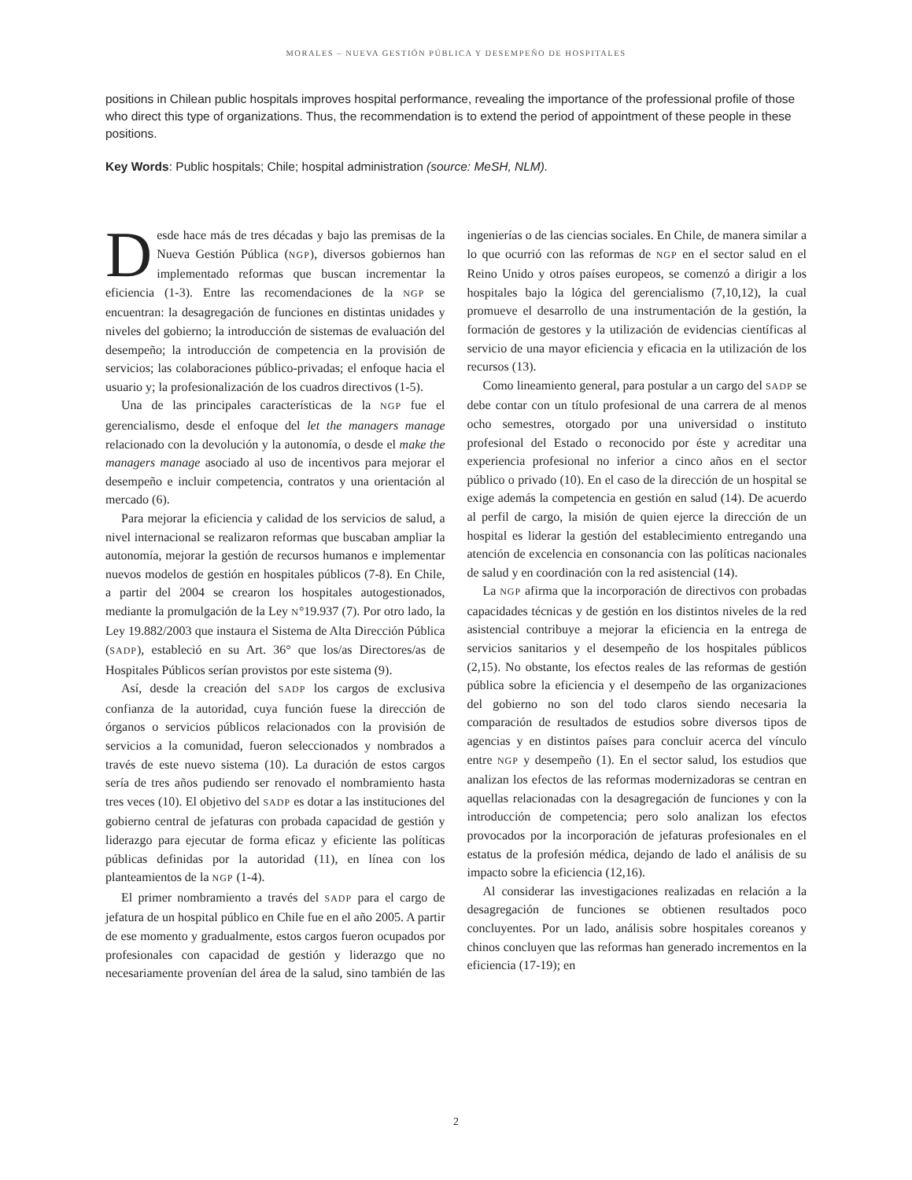MORALES – NUEVA GESTIÓN PÚBLICA Y DESEMPEÑO DE HOSPITALES
positions in Chilean public hospitals improves hospital performance, revealing the importance of the professional profile of those who direct this type of organizations. Thus, the recommendation is to extend the period of appointment of these people in these positions.
Key Words: Public hospitals; Chile; hospital administration (source: MeSH, NLM).
Desde hace más de tres décadas y bajo las premisas de la Nueva Gestión Pública (NGP), diversos gobiernos han implementado reformas que buscan incrementar la eficiencia (1-3). Entre las recomendaciones de la NGP se encuentran: la desagregación de funciones en distintas unidades y niveles del gobierno; la introducción de sistemas de evaluación del desempeño; la introducción de competencia en la provisión de servicios; las colaboraciones público-privadas; el enfoque hacia el usuario y; la profesionalización de los cuadros directivos (1-5).
Una de las principales características de la NGP fue el gerencialismo, desde el enfoque del let the managers manage relacionado con la devolución y la autonomía, o desde el make the managers manage asociado al uso de incentivos para mejorar el desempeño e incluir competencia, contratos y una orientación al mercado (6).
Para mejorar la eficiencia y calidad de los servicios de salud, a nivel internacional se realizaron reformas que buscaban ampliar la autonomía, mejorar la gestión de recursos humanos e implementar nuevos modelos de gestión en hospitales públicos (7-8). En Chile, a partir del 2004 se crearon los hospitales autogestionados, mediante la promulgación de la Ley N°19.937 (7). Por otro lado, la Ley 19.882/2003 que instaura el Sistema de Alta Dirección Pública (SADP), estableció en su Art. 36° que los/as Directores/as de Hospitales Públicos serían provistos por este sistema (9).
Así, desde la creación del SADP los cargos de exclusiva confianza de la autoridad, cuya función fuese la dirección de órganos o servicios públicos relacionados con la provisión de servicios a la comunidad, fueron seleccionados y nombrados a través de este nuevo sistema (10). La duración de estos cargos sería de tres años pudiendo ser renovado el nombramiento hasta tres veces (10). El objetivo del SADP es dotar a las instituciones del gobierno central de jefaturas con probada capacidad de gestión y liderazgo para ejecutar de forma eficaz y eficiente las políticas públicas definidas por la autoridad (11), en línea con los planteamientos de la NGP (1-4).
El primer nombramiento a través del SADP para el cargo de jefatura de un hospital público en Chile fue en el año 2005. A partir de ese momento y gradualmente, estos cargos fueron ocupados por profesionales con capacidad de gestión y liderazgo que no necesariamente provenían del área de la salud, sino también de las ingenierías o de las ciencias sociales. En Chile, de manera similar a lo que ocurrió con las reformas de NGP en el sector salud en el Reino Unido y otros países europeos, se comenzó a dirigir a los hospitales bajo la lógica del gerencialismo (7,10,12), la cual promueve el desarrollo de una instrumentación de la gestión, la formación de gestores y la utilización de evidencias científicas al servicio de una mayor eficiencia y eficacia en la utilización de los recursos (13).
Como lineamiento general, para postular a un cargo del SADP se debe contar con un título profesional de una carrera de al menos ocho semestres, otorgado por una universidad o instituto profesional del Estado o reconocido por éste y acreditar una experiencia profesional no inferior a cinco años en el sector público o privado (10). En el caso de la dirección de un hospital se exige además la competencia en gestión en salud (14). De acuerdo al perfil de cargo, la misión de quien ejerce la dirección de un hospital es liderar la gestión del establecimiento entregando una atención de excelencia en consonancia con las políticas nacionales de salud y en coordinación con la red asistencial (14).
La NGP afirma que la incorporación de directivos con probadas capacidades técnicas y de gestión en los distintos niveles de la red asistencial contribuye a mejorar la eficiencia en la entrega de servicios sanitarios y el desempeño de los hospitales públicos (2,15). No obstante, los efectos reales de las reformas de gestión pública sobre la eficiencia y el desempeño de las organizaciones del gobierno no son del todo claros siendo necesaria la comparación de resultados de estudios sobre diversos tipos de agencias y en distintos países para concluir acerca del vínculo entre NGP y desempeño (1). En el sector salud, los estudios que analizan los efectos de las reformas modernizadoras se centran en aquellas relacionadas con la desagregación de funciones y con la introducción de competencia; pero solo analizan los efectos provocados por la incorporación de jefaturas profesionales en el estatus de la profesión médica, dejando de lado el análisis de su impacto sobre la eficiencia (12,16).
Al considerar las investigaciones realizadas en relación a la desagregación de funciones se obtienen resultados poco concluyentes. Por un lado, análisis sobre hospitales coreanos y chinos concluyen que las reformas han generado incrementos en la eficiencia (17-19); en
2